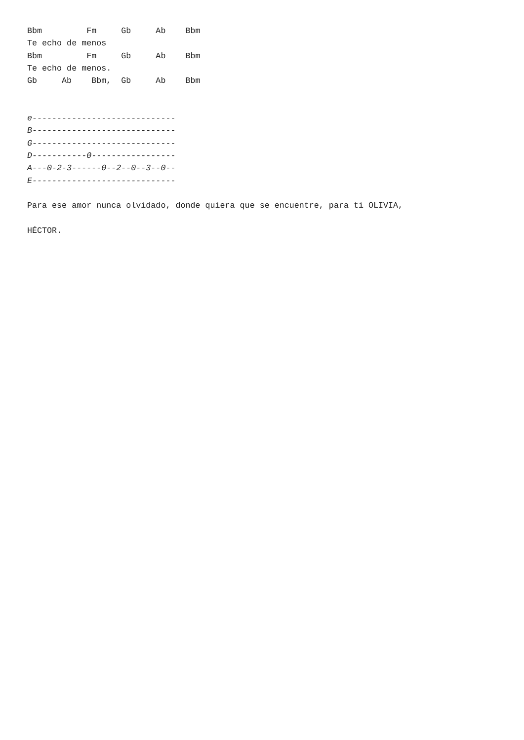Bbm         Fm     Gb     Ab    Bbm
Te echo de menos
Bbm         Fm     Gb     Ab    Bbm
Te echo de menos.
Gb     Ab    Bbm,  Gb     Ab    Bbm


e-----------------------------
B-----------------------------
G-----------------------------
D-----------0-----------------
A---0-2-3------0--2--0--3--0--
E-----------------------------

Para ese amor nunca olvidado, donde quiera que se encuentre, para ti OLIVIA,

HÉCTOR.